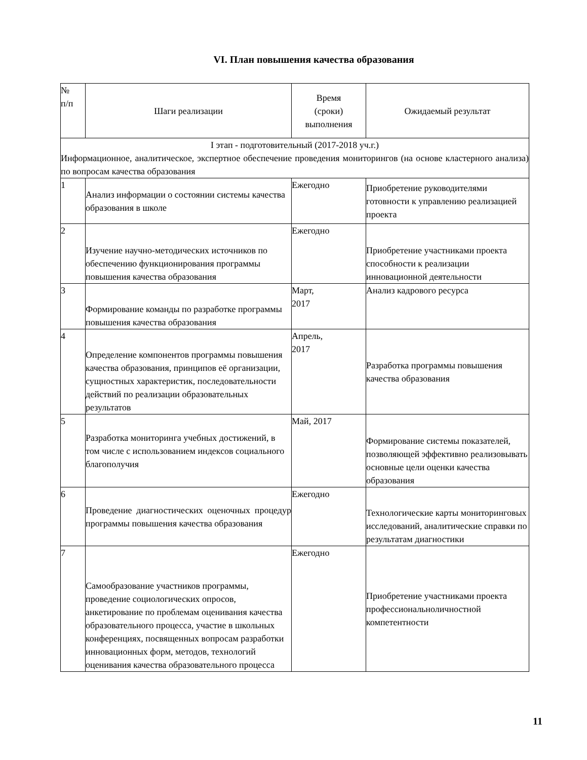VI. План повышения качества образования
| № п/п | Шаги реализации | Время (сроки) выполнения | Ожидаемый результат |
| --- | --- | --- | --- |
| I этап - подготовительный (2017-2018 уч.г.) Информационное, аналитическое, экспертное обеспечение проведения мониторингов (на основе кластерного анализа) по вопросам качества образования | | | |
| 1 | Анализ информации о состоянии системы качества образования в школе | Ежегодно | Приобретение руководителями готовности к управлению реализацией проекта |
| 2 | Изучение научно-методических источников по обеспечению функционирования программы повышения качества образования | Ежегодно | Приобретение участниками проекта способности к реализации инновационной деятельности |
| 3 | Формирование команды по разработке программы повышения качества образования | Март, 2017 | Анализ кадрового ресурса |
| 4 | Определение компонентов программы повышения качества образования, принципов её организации, сущностных характеристик, последовательности действий по реализации образовательных результатов | Апрель, 2017 | Разработка программы повышения качества образования |
| 5 | Разработка мониторинга учебных достижений, в том числе с использованием индексов социального благополучия | Май, 2017 | Формирование системы показателей, позволяющей эффективно реализовывать основные цели оценки качества образования |
| 6 | Проведение диагностических оценочных процедур программы повышения качества образования | Ежегодно | Технологические карты мониторинговых исследований, аналитические справки по результатам диагностики |
| 7 | Самообразование участников программы, проведение социологических опросов, анкетирование по проблемам оценивания качества образовательного процесса, участие в школьных конференциях, посвященных вопросам разработки инновационных форм, методов, технологий оценивания качества образовательного процесса | Ежегодно | Приобретение участниками проекта профессиональноличностной компетентности |
11